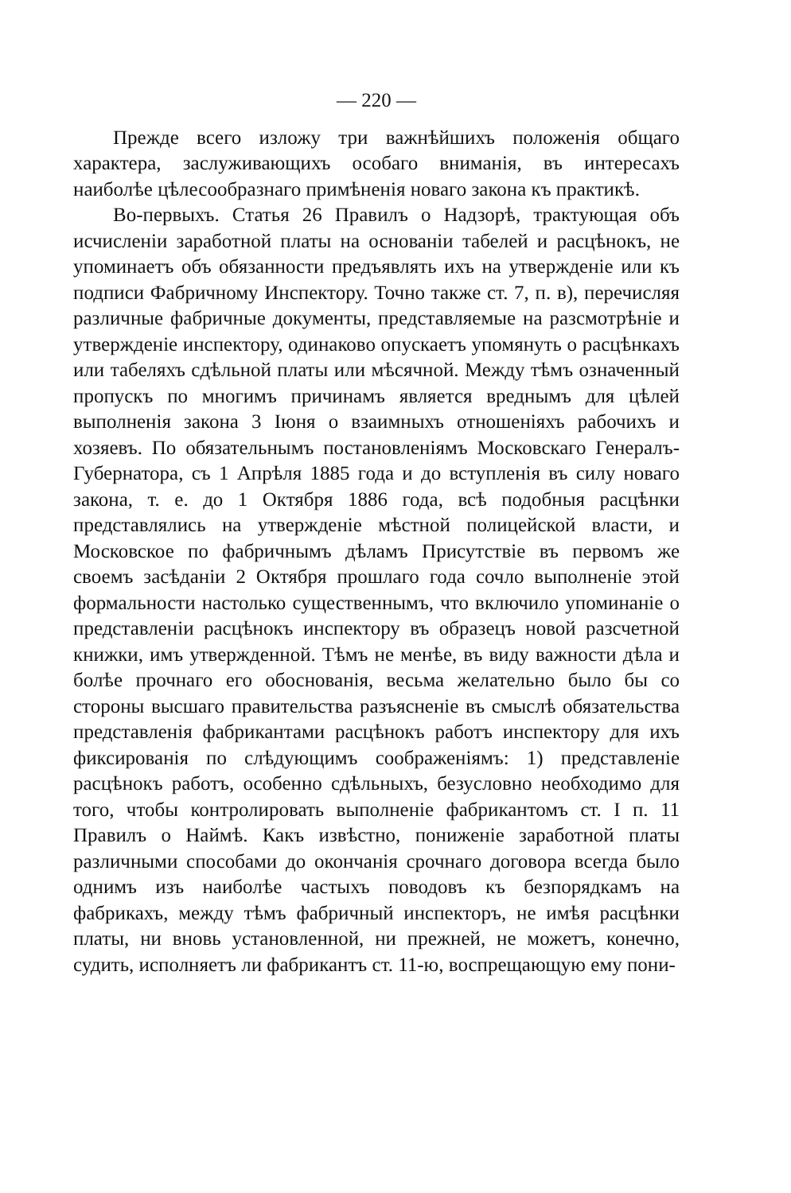— 220 —
Прежде всего изложу три важнѣйшихъ положенія общаго характера, заслуживающихъ особаго вниманія, въ интересахъ наиболѣе цѣлесообразнаго примѣненія новаго закона къ практикѣ.
Во-первыхъ. Статья 26 Правилъ о Надзорѣ, трактующая объ исчисленіи заработной платы на основаніи табелей и расцѣнокъ, не упоминаетъ объ обязанности предъявлять ихъ на утвержденіе или къ подписи Фабричному Инспектору. Точно также ст. 7, п. в), перечисляя различные фабричные документы, представляемые на разсмотрѣніе и утвержденіе инспектору, одинаково опускаетъ упомянуть о расцѣнкахъ или табеляхъ сдѣльной платы или мѣсячной. Между тѣмъ означенный пропускъ по многимъ причинамъ является вреднымъ для цѣлей выполненія закона 3 Іюня о взаимныхъ отношеніяхъ рабочихъ и хозяевъ. По обязательнымъ постановленіямъ Московскаго Генералъ-Губернатора, съ 1 Апрѣля 1885 года и до вступленія въ силу новаго закона, т. е. до 1 Октября 1886 года, всѣ подобныя расцѣнки представлялись на утвержденіе мѣстной полицейской власти, и Московское по фабричнымъ дѣламъ Присутствіе въ первомъ же своемъ засѣданіи 2 Октября прошлаго года сочло выполненіе этой формальности настолько существеннымъ, что включило упоминаніе о представленіи расцѣнокъ инспектору въ образецъ новой разсчетной книжки, имъ утвержденной. Тѣмъ не менѣе, въ виду важности дѣла и болѣе прочнаго его обоснованія, весьма желательно было бы со стороны высшаго правительства разъясненіе въ смыслѣ обязательства представленія фабрикантами расцѣнокъ работъ инспектору для ихъ фиксированія по слѣдующимъ соображеніямъ: 1) представленіе расцѣнокъ работъ, особенно сдѣльныхъ, безусловно необходимо для того, чтобы контролировать выполненіе фабрикантомъ ст. I п. 11 Правилъ о Наймѣ. Какъ извѣстно, пониженіе заработной платы различными способами до окончанія срочнаго договора всегда было однимъ изъ наиболѣе частыхъ поводовъ къ безпорядкамъ на фабрикахъ, между тѣмъ фабричный инспекторъ, не имѣя расцѣнки платы, ни вновь установленной, ни прежней, не можетъ, конечно, судить, исполняетъ ли фабрикантъ ст. 11-ю, воспрещающую ему пони-